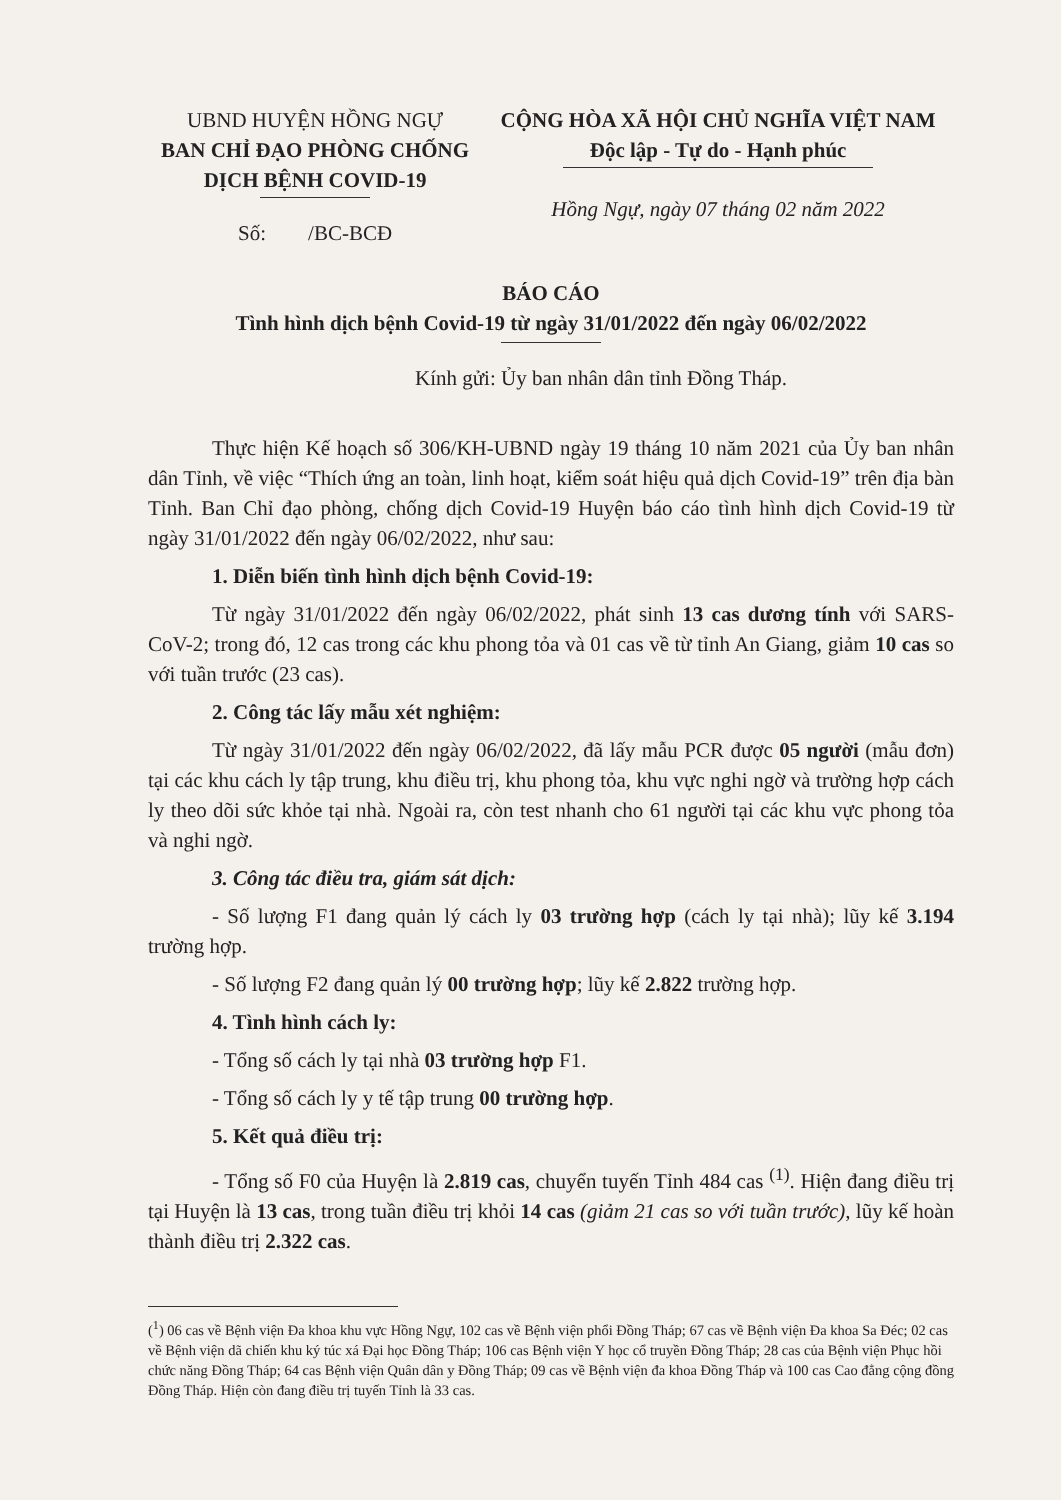UBND HUYỆN HỒNG NGỰ
BAN CHỈ ĐẠO PHÒNG CHỐNG
DỊCH BỆNH COVID-19
Số: /BC-BCĐ
CỘNG HÒA XÃ HỘI CHỦ NGHĨA VIỆT NAM
Độc lập - Tự do - Hạnh phúc
Hồng Ngự, ngày 07 tháng 02 năm 2022
BÁO CÁO
Tình hình dịch bệnh Covid-19 từ ngày 31/01/2022 đến ngày 06/02/2022
Kính gửi: Ủy ban nhân dân tỉnh Đồng Tháp.
Thực hiện Kế hoạch số 306/KH-UBND ngày 19 tháng 10 năm 2021 của Ủy ban nhân dân Tỉnh, về việc “Thích ứng an toàn, linh hoạt, kiểm soát hiệu quả dịch Covid-19” trên địa bàn Tỉnh. Ban Chỉ đạo phòng, chống dịch Covid-19 Huyện báo cáo tình hình dịch Covid-19 từ ngày 31/01/2022 đến ngày 06/02/2022, như sau:
1. Diễn biến tình hình dịch bệnh Covid-19:
Từ ngày 31/01/2022 đến ngày 06/02/2022, phát sinh 13 cas dương tính với SARS-CoV-2; trong đó, 12 cas trong các khu phong tỏa và 01 cas về từ tỉnh An Giang, giảm 10 cas so với tuần trước (23 cas).
2. Công tác lấy mẫu xét nghiệm:
Từ ngày 31/01/2022 đến ngày 06/02/2022, đã lấy mẫu PCR được 05 người (mẫu đơn) tại các khu cách ly tập trung, khu điều trị, khu phong tỏa, khu vực nghi ngờ và trường hợp cách ly theo dõi sức khỏe tại nhà. Ngoài ra, còn test nhanh cho 61 người tại các khu vực phong tỏa và nghi ngờ.
3. Công tác điều tra, giám sát dịch:
- Số lượng F1 đang quản lý cách ly 03 trường hợp (cách ly tại nhà); lũy kế 3.194 trường hợp.
- Số lượng F2 đang quản lý 00 trường hợp; lũy kế 2.822 trường hợp.
4. Tình hình cách ly:
- Tổng số cách ly tại nhà 03 trường hợp F1.
- Tổng số cách ly y tế tập trung 00 trường hợp.
5. Kết quả điều trị:
- Tổng số F0 của Huyện là 2.819 cas, chuyển tuyến Tỉnh 484 cas <sup>(1)</sup>. Hiện đang điều trị tại Huyện là 13 cas, trong tuần điều trị khỏi 14 cas (giảm 21 cas so với tuần trước), lũy kế hoàn thành điều trị 2.322 cas.
(<sup>1</sup>) 06 cas về Bệnh viện Đa khoa khu vực Hồng Ngự, 102 cas về Bệnh viện phổi Đồng Tháp; 67 cas về Bệnh viện Đa khoa Sa Đéc; 02 cas về Bệnh viện dã chiến khu ký túc xá Đại học Đồng Tháp; 106 cas Bệnh viện Y học cổ truyền Đồng Tháp; 28 cas của Bệnh viện Phục hồi chức năng Đồng Tháp; 64 cas Bệnh viện Quân dân y Đồng Tháp; 09 cas về Bệnh viện đa khoa Đồng Tháp và 100 cas Cao đẳng cộng đồng Đồng Tháp. Hiện còn đang điều trị tuyến Tỉnh là 33 cas.